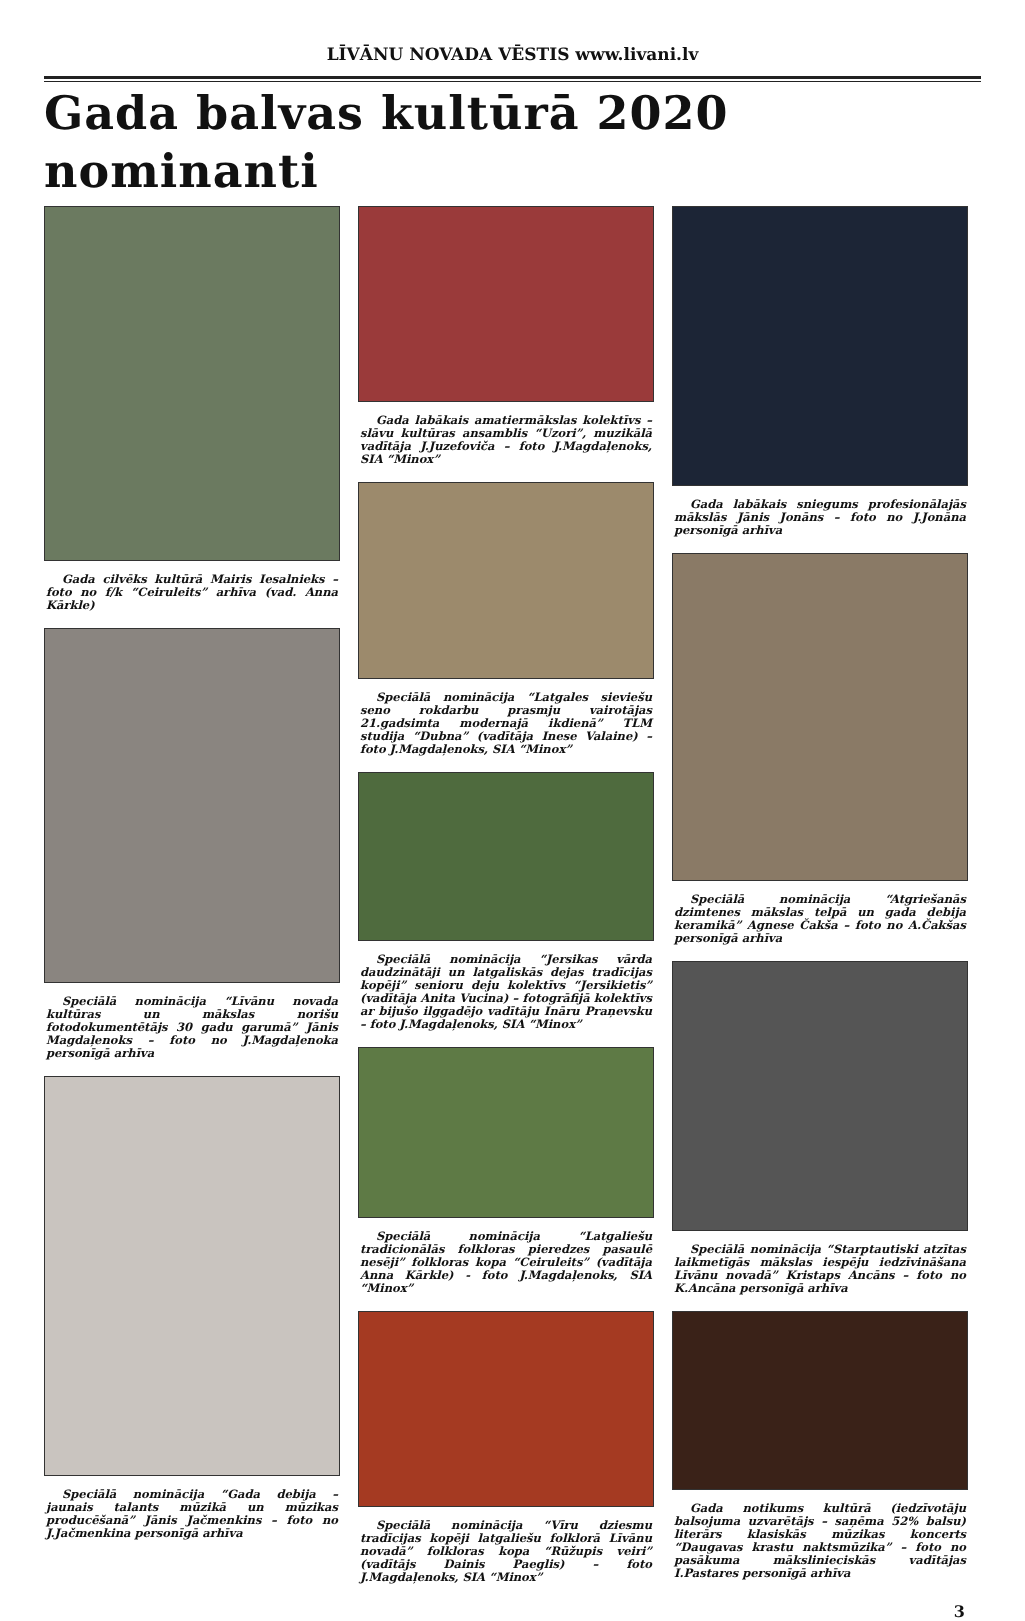LĪVĀNU NOVADA VĒSTIS www.livani.lv
Gada balvas kultūrā 2020 nominanti
Gada cilvēks kultūrā Mairis Iesalnieks – foto no f/k “Ceiruleits” arhīva (vad. Anna Kārkle)
Speciālā nominācija “Līvānu novada kultūras un mākslas norišu fotodokumentētājs 30 gadu garumā” Jānis Magdaļenoks – foto no J.Magdaļenoka personīgā arhīva
Speciālā nominācija “Gada debija – jaunais talants mūzikā un mūzikas producēšanā” Jānis Jačmenkins – foto no J.Jačmenkina personīgā arhīva
Gada labākais amatiermākslas kolektīvs – slāvu kultūras ansamblis “Uzori”, muzikālā vadītāja J.Juzefoviča – foto J.Magdaļenoks, SIA “Minox”
Speciālā nominācija “Latgales sieviešu seno rokdarbu prasmju vairotājas 21.gadsimta modernajā ikdienā” TLM studija “Dubna” (vadītāja Inese Valaine) – foto J.Magdaļenoks, SIA “Minox”
Speciālā nominācija “Jersikas vārda daudzinātāji un latgaliskās dejas tradīcijas kopēji” senioru deju kolektīvs “Jersikietis” (vadītāja Anita Vucina) – fotogrāfijā kolektīvs ar bijušo ilggadējo vadītāju Ināru Praņevsku – foto J.Magdaļenoks, SIA “Minox”
Speciālā nominācija “Latgaliešu tradicionālās folkloras pieredzes pasaulē nesēji” folkloras kopa “Ceiruleits” (vadītāja Anna Kārkle) - foto J.Magdaļenoks, SIA “Minox”
Speciālā nominācija “Vīru dziesmu tradīcijas kopēji latgaliešu folklorā Līvānu novadā” folkloras kopa “Rūžupis veiri” (vadītājs Dainis Paeglis) – foto J.Magdaļenoks, SIA “Minox”
Gada labākais sniegums profesionālajās mākslās Jānis Jonāns – foto no J.Jonāna personīgā arhīva
Speciālā nominācija “Atgriešanās dzimtenes mākslas telpā un gada debija keramikā” Agnese Čakša – foto no A.Čakšas personīgā arhīva
Speciālā nominācija “Starptautiski atzītas laikmetīgās mākslas iespēju iedzīvināšana Līvānu novadā” Kristaps Ancāns – foto no K.Ancāna personīgā arhīva
Gada notikums kultūrā (iedzīvotāju balsojuma uzvarētājs – saņēma 52% balsu) literārs klasiskās mūzikas koncerts “Daugavas krastu naktsmūzika” – foto no pasākuma mākslinieciskās vadītājas I.Pastares personīgā arhīva
3